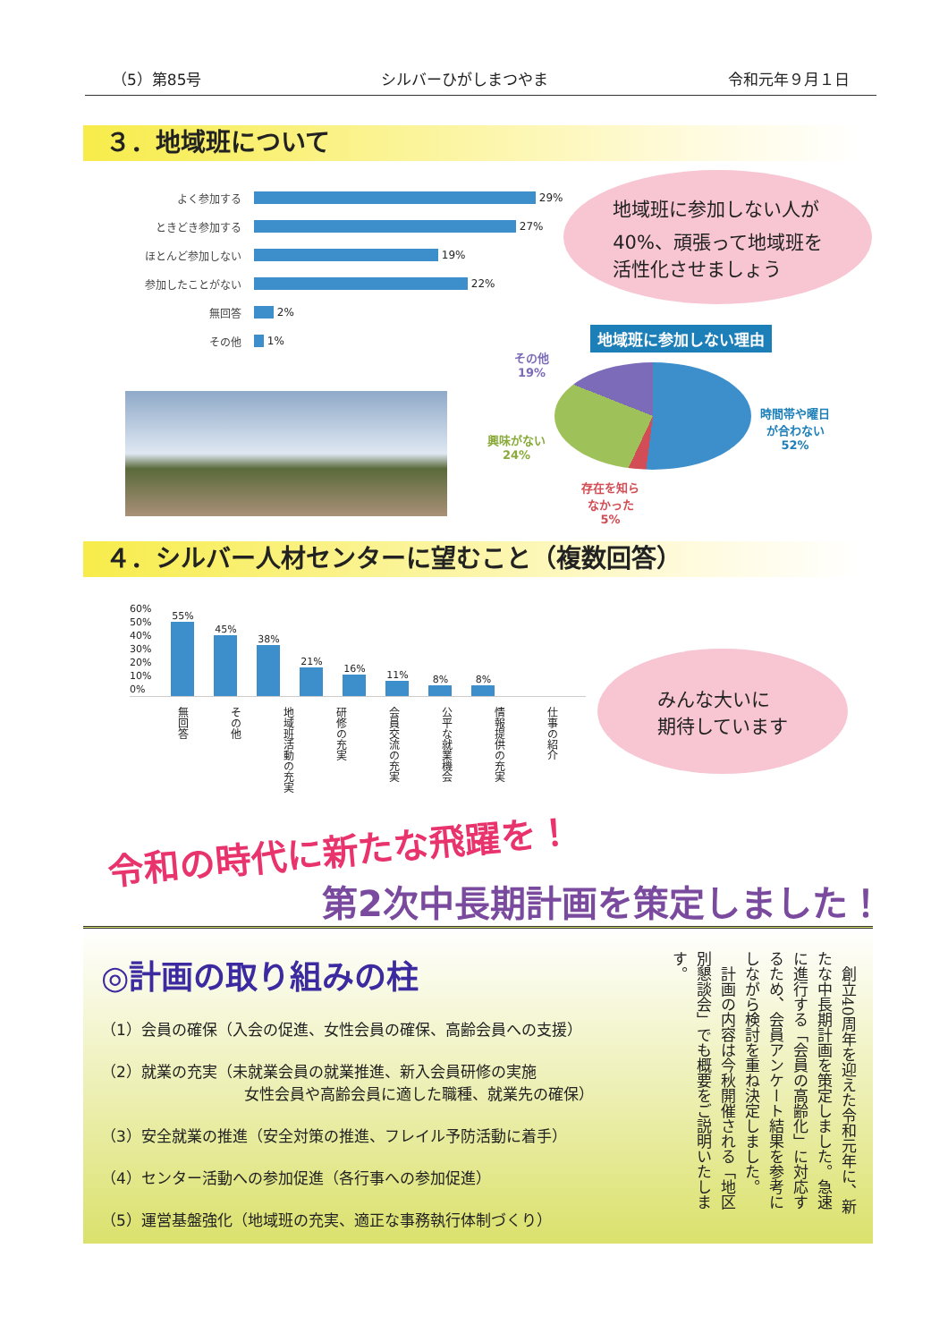（5）第85号 シルバーひがしまつやま 令和元年９月１日
３．地域班について
よく参加する 29%
ときどき参加する 27%
ほとんど参加しない 19%
参加したことがない 22%
無回答 2%
その他 1%
地域班に参加しない人が
40%、頑張って地域班を
活性化させましょう
地域班に参加しない理由
その他
19%
時間帯や曜日
が合わない
52%
興味がない
24%
存在を知ら
なかった
5%
４．シルバー人材センターに望むこと（複数回答）
60%
50%
40%
30%
20%
10%
0%
55%
45%
38%
21%
16%
11%
8%
8%
仕事の紹介
情報提供の充実
公平な就業機会
会員交流の充実
研修の充実
地域班活動の充実
その他
無回答
みんな大いに
期待しています
令和の時代に新たな飛躍を！
第2次中長期計画を策定しました！
◎計画の取り組みの柱
（1）会員の確保（入会の促進、女性会員の確保、高齢会員への支援）
（2）就業の充実（未就業会員の就業推進、新入会員研修の実施
女性会員や高齢会員に適した職種、就業先の確保）
（3）安全就業の推進（安全対策の推進、フレイル予防活動に着手）
（4）センター活動への参加促進（各行事への参加促進）
（5）運営基盤強化（地域班の充実、適正な事務執行体制づくり）
　創立40周年を迎えた令和元年に、新たな中長期計画を策定しました。急速に進行する「会員の高齢化」に対応するため、会員アンケート結果を参考にしながら検討を重ね決定しました。
　計画の内容は今秋開催される「地区別懇談会」でも概要をご説明いたします。